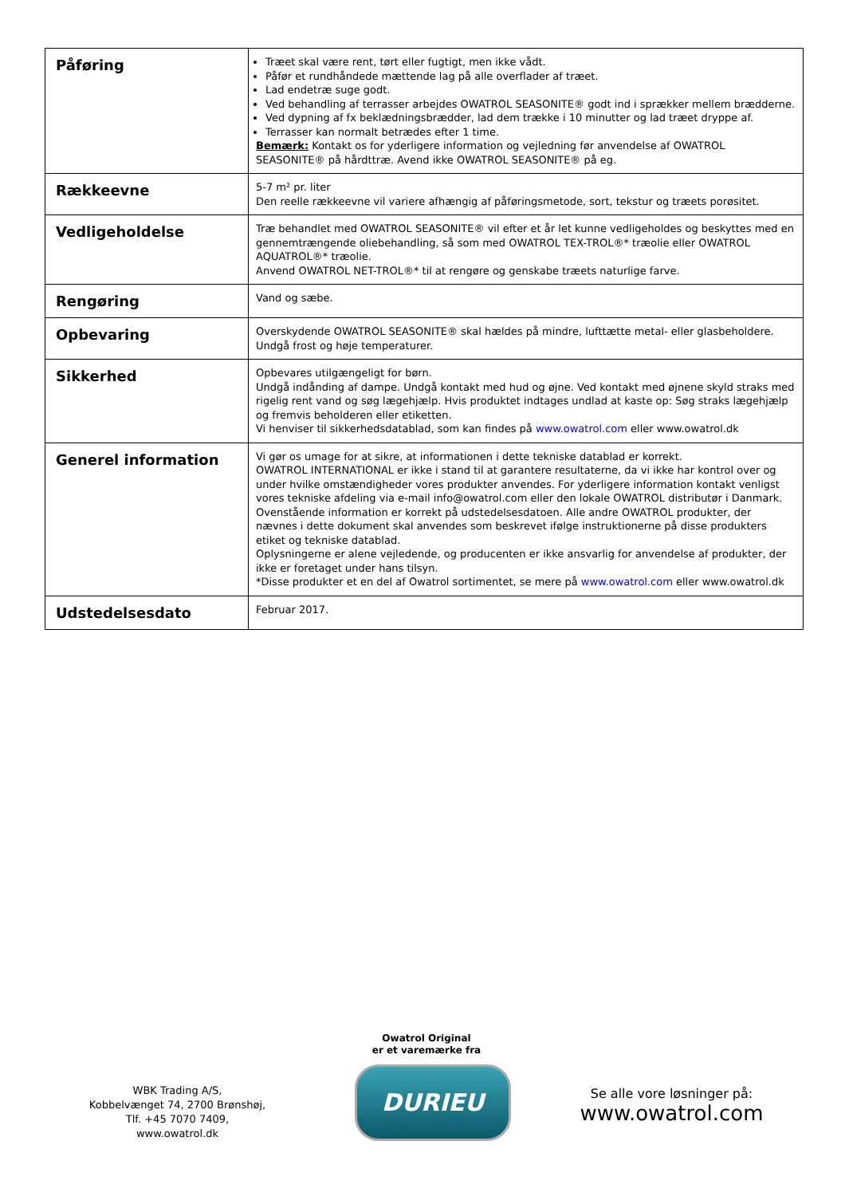| Påføring | Træet skal være rent, tørt eller fugtigt, men ikke vådt. Påfør et rundhåndede mættende lag på alle overflader af træet. Lad endetræ suge godt. Ved behandling af terrasser arbejdes OWATROL SEASONITE® godt ind i sprækker mellem brædderne. Ved dypning af fx beklædningsbrædder, lad dem trække i 10 minutter og lad træet dryppe af. Terrasser kan normalt betrædes efter 1 time. Bemærk: Kontakt os for yderligere information og vejledning før anvendelse af OWATROL SEASONITE® på hårdttræ. Avend ikke OWATROL SEASONITE® på eg. |
| Rækkeevne | 5-7 m² pr. liter Den reelle rækkeevne vil variere afhængig af påføringsmetode, sort, tekstur og træets porøsitet. |
| Vedligeholdelse | Træ behandlet med OWATROL SEASONITE® vil efter et år let kunne vedligeholdes og beskyttes med en gennemtrængende oliebehandling, så som med OWATROL TEX-TROL®* træolie eller OWATROL AQUATROL®* træolie. Anvend OWATROL NET-TROL®* til at rengøre og genskabe træets naturlige farve. |
| Rengøring | Vand og sæbe. |
| Opbevaring | Overskydende OWATROL SEASONITE® skal hældes på mindre, lufttætte metal- eller glasbeholdere. Undgå frost og høje temperaturer. |
| Sikkerhed | Opbevares utilgængeligt for børn. Undgå indånding af dampe. Undgå kontakt med hud og øjne. Ved kontakt med øjnene skyld straks med rigelig rent vand og søg lægehjælp. Hvis produktet indtages undlad at kaste op: Søg straks lægehjælp og fremvis beholderen eller etiketten. Vi henviser til sikkerhedsdatablad, som kan findes på www.owatrol.com eller www.owatrol.dk |
| Generel information | Vi gør os umage for at sikre, at informationen i dette tekniske datablad er korrekt. OWATROL INTERNATIONAL er ikke i stand til at garantere resultaterne, da vi ikke har kontrol over og under hvilke omstændigheder vores produkter anvendes. For yderligere information kontakt venligst vores tekniske afdeling via e-mail info@owatrol.com eller den lokale OWATROL distributør i Danmark. Ovenstående information er korrekt på udstedelsesdatoen. Alle andre OWATROL produkter, der nævnes i dette dokument skal anvendes som beskrevet ifølge instruktionerne på disse produkters etiket og tekniske datablad. Oplysningerne er alene vejledende, og producenten er ikke ansvarlig for anvendelse af produkter, der ikke er foretaget under hans tilsyn. *Disse produkter et en del af Owatrol sortimentet, se mere på www.owatrol.com eller www.owatrol.dk |
| Udstedelsesdato | Februar 2017. |
WBK Trading A/S,
Kobbelvænget 74, 2700 Brønshøj,
Tlf. +45 7070 7409,
www.owatrol.dk
Owatrol Original
er et varemærke fra
DURIEU
Se alle vore løsninger på:
www.owatrol.com